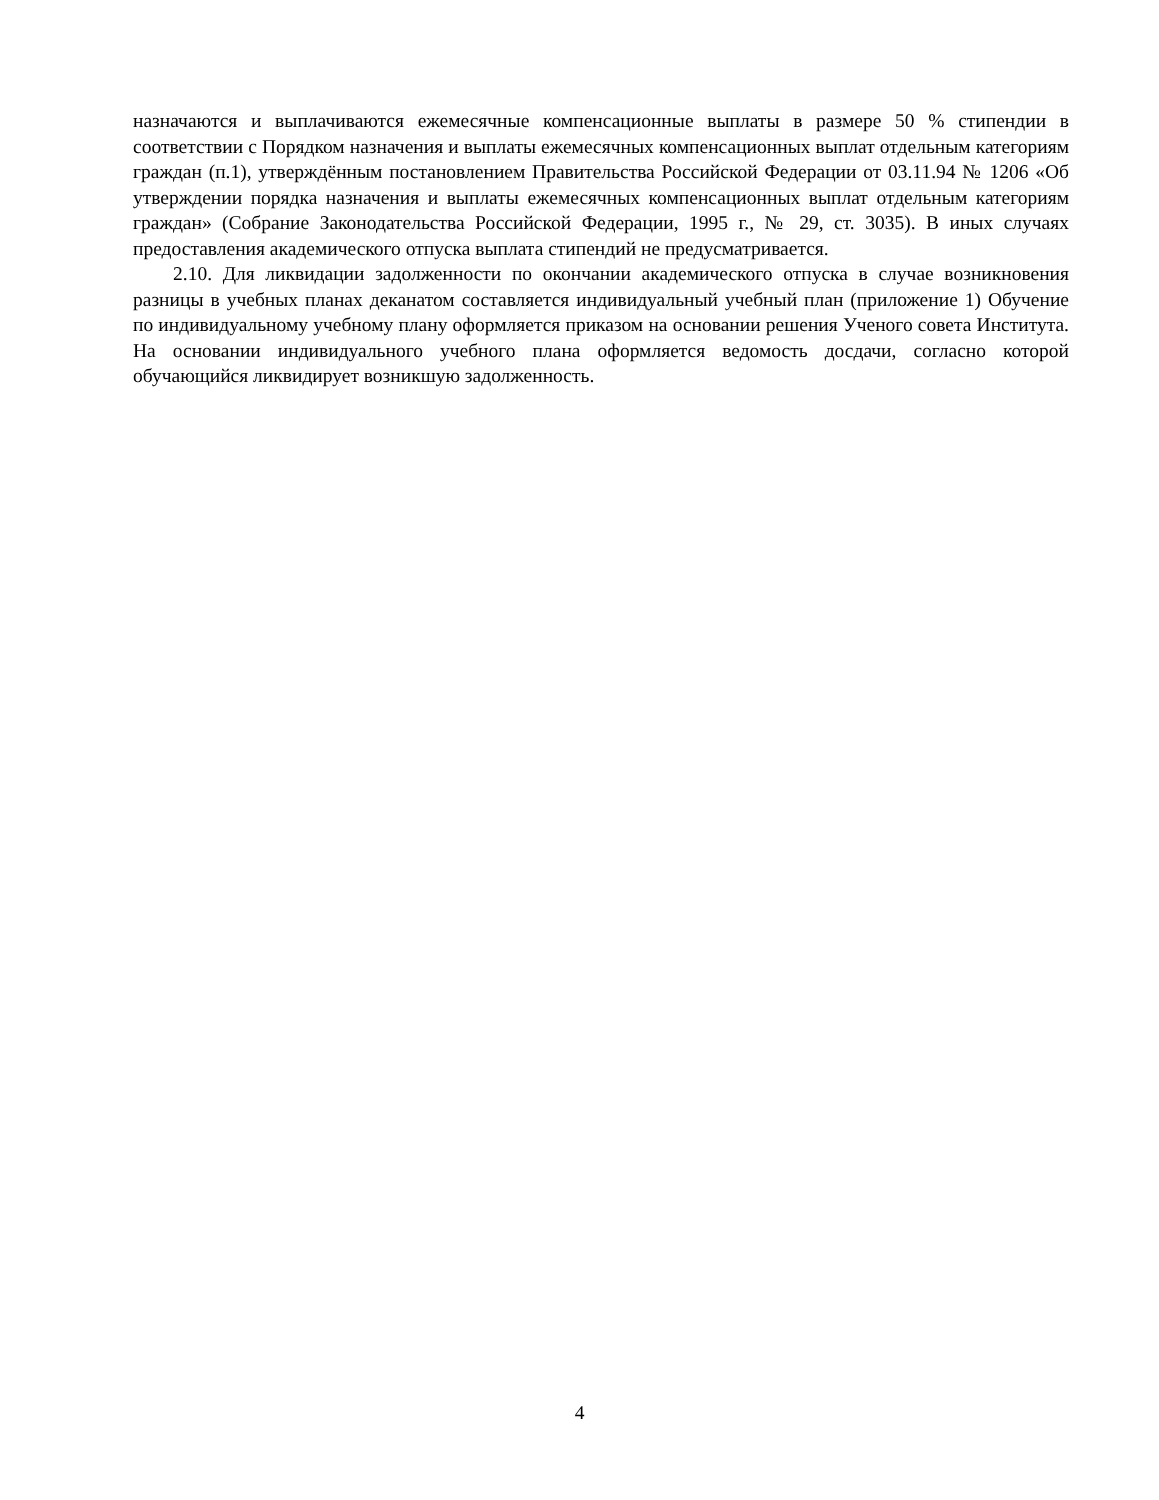назначаются и выплачиваются ежемесячные компенсационные выплаты в размере 50 % стипендии в соответствии с Порядком назначения и выплаты ежемесячных компенсационных выплат отдельным категориям граждан (п.1), утверждённым постановлением Правительства Российской Федерации от 03.11.94 № 1206 «Об утверждении порядка назначения и выплаты ежемесячных компенсационных выплат отдельным категориям граждан» (Собрание Законодательства Российской Федерации, 1995 г., № 29, ст. 3035). В иных случаях предоставления академического отпуска выплата стипендий не предусматривается.
2.10. Для ликвидации задолженности по окончании академического отпуска в случае возникновения разницы в учебных планах деканатом составляется индивидуальный учебный план (приложение 1) Обучение по индивидуальному учебному плану оформляется приказом на основании решения Ученого совета Института. На основании индивидуального учебного плана оформляется ведомость досдачи, согласно которой обучающийся ликвидирует возникшую задолженность.
4